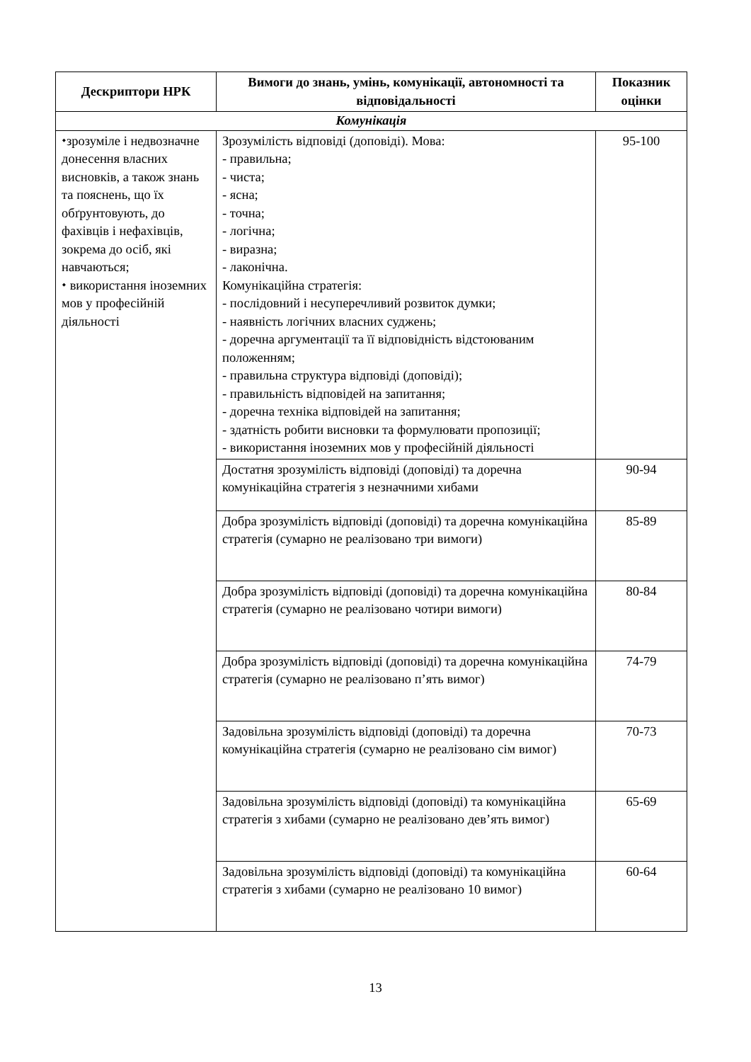| Дескриптори НРК | Вимоги до знань, умінь, комунікації, автономності та відповідальності | Показник оцінки |
| --- | --- | --- |
| Комунікація | | |
| ⬩зрозуміле і недвозначне донесення власних висновків, а також знань та пояснень, що їх обґрунтовують, до фахівців і нефахівців, зокрема до осіб, які навчаються; ⬩ використання іноземних мов у професійній діяльності | Зрозумілість відповіді (доповіді). Мова: - правильна; - чиста; - ясна; - точна; - логічна; - виразна; - лаконічна. Комунікаційна стратегія: - послідовний і несуперечливий розвиток думки; - наявність логічних власних суджень; - доречна аргументації та її відповідність відстоюваним положенням; - правильна структура відповіді (доповіді); - правильність відповідей на запитання; - доречна техніка відповідей на запитання; - здатність робити висновки та формулювати пропозиції; - використання іноземних мов у професійній діяльності | 95-100 |
| | Достатня зрозумілість відповіді (доповіді) та доречна комунікаційна стратегія з незначними хибами | 90-94 |
| | Добра зрозумілість відповіді (доповіді) та доречна комунікаційна стратегія (сумарно не реалізовано три вимоги) | 85-89 |
| | Добра зрозумілість відповіді (доповіді) та доречна комунікаційна стратегія (сумарно не реалізовано чотири вимоги) | 80-84 |
| | Добра зрозумілість відповіді (доповіді) та доречна комунікаційна стратегія (сумарно не реалізовано п’ять вимог) | 74-79 |
| | Задовільна зрозумілість відповіді (доповіді) та доречна комунікаційна стратегія (сумарно не реалізовано сім вимог) | 70-73 |
| | Задовільна зрозумілість відповіді (доповіді) та комунікаційна стратегія з хибами (сумарно не реалізовано дев’ять вимог) | 65-69 |
| | Задовільна зрозумілість відповіді (доповіді) та комунікаційна стратегія з хибами (сумарно не реалізовано 10 вимог) | 60-64 |
13